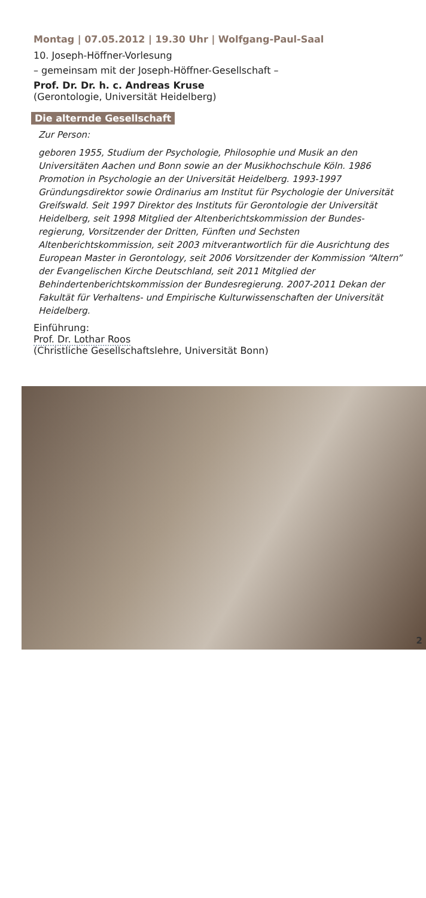Montag | 07.05.2012 | 19.30 Uhr | Wolfgang-Paul-Saal
10. Joseph-Höffner-Vorlesung
– gemeinsam mit der Joseph-Höffner-Gesellschaft –
Prof. Dr. Dr. h. c. Andreas Kruse
(Gerontologie, Universität Heidelberg)
Die alternde Gesellschaft
Zur Person:
geboren 1955, Studium der Psychologie, Philosophie und Musik an den Universitäten Aachen und Bonn sowie an der Musikhochschule Köln. 1986 Promotion in Psychologie an der Universität Heidelberg. 1993-1997 Gründungsdirektor sowie Ordinarius am Institut für Psychologie der Universität Greifswald. Seit 1997 Direktor des Instituts für Gerontologie der Universität Heidelberg, seit 1998 Mitglied der Altenberichtskommission der Bundes-regierung, Vorsitzender der Dritten, Fünften und Sechsten Altenberichtskommission, seit 2003 mitverantwortlich für die Ausrichtung des European Master in Gerontology, seit 2006 Vorsitzender der Kommission “Altern” der Evangelischen Kirche Deutschland, seit 2011 Mitglied der Behindertenberichtskommission der Bundesregierung. 2007-2011 Dekan der Fakultät für Verhaltens- und Empirische Kulturwissenschaften der Universität Heidelberg.
Einführung:
Prof. Dr. Lothar Roos
(Christliche Gesellschaftslehre, Universität Bonn)
2